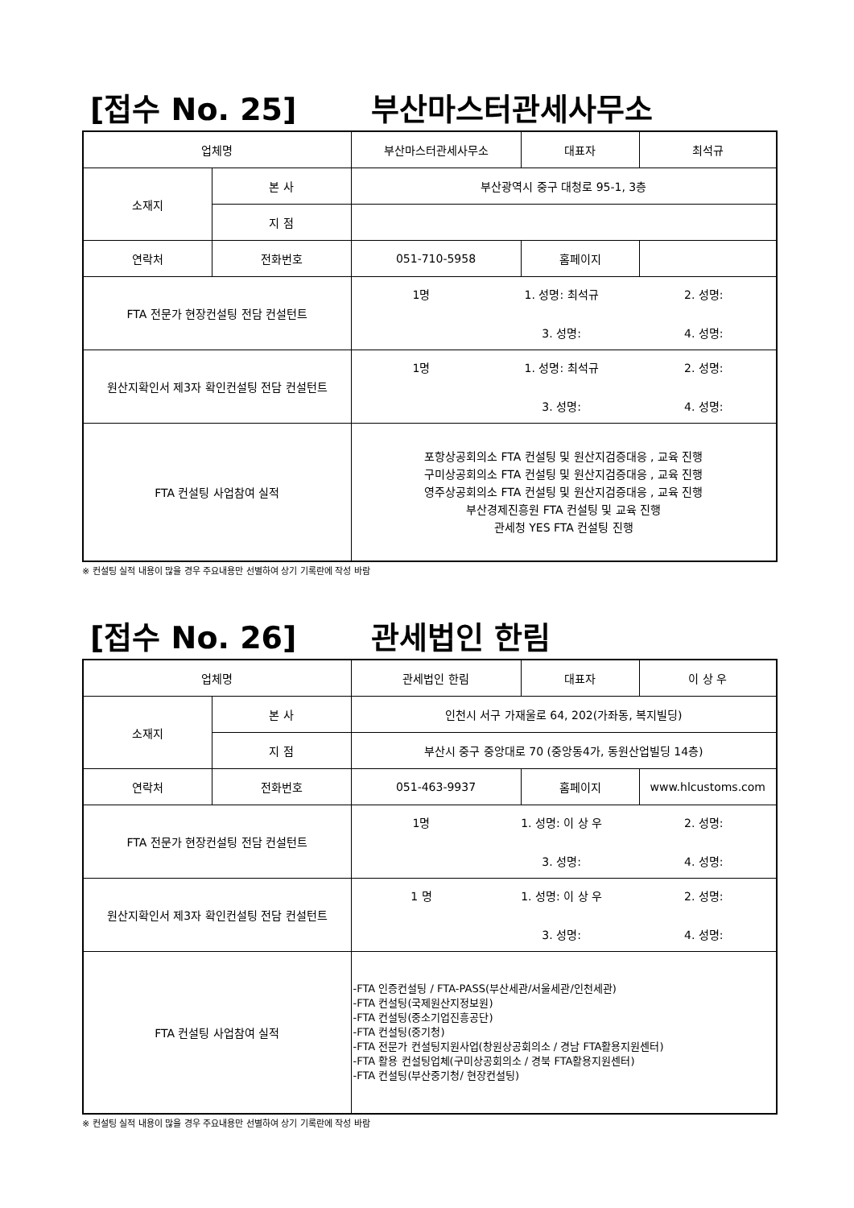[접수 No. 25] 부산마스터관세사무소
| 업체명 | | 부산마스터관세사무소 | 대표자 | 최석규 |
| 소재지 | 본 사 | 부산광역시 중구 대청로 95-1, 3층 | | |
| | 지 점 | | | |
| 연락처 | 전화번호 | 051-710-5958 | 홈페이지 | |
| FTA 전문가 현장컨설팅 전담 컨설턴트 | | 1명 1. 성명: 최석규 2. 성명: 3. 성명: 4. 성명: | | |
| 원산지확인서 제3자 확인컨설팅 전담 컨설턴트 | | 1명 1. 성명: 최석규 2. 성명: 3. 성명: 4. 성명: | | |
| FTA 컨설팅 사업참여 실적 | | 포항상공회의소 FTA 컨설팅 및 원산지검증대응 , 교육 진행 구미상공회의소 FTA 컨설팅 및 원산지검증대응 , 교육 진행 영주상공회의소 FTA 컨설팅 및 원산지검증대응 , 교육 진행 부산경제진흥원 FTA 컨설팅 및 교육 진행 관세청 YES FTA 컨설팅 진행 | | |
※ 컨설팅 실적 내용이 많을 경우 주요내용만 선별하여 상기 기록란에 작성 바람
[접수 No. 26] 관세법인 한림
| 업체명 | | 관세법인 한림 | 대표자 | 이 상 우 |
| 소재지 | 본 사 | 인천시 서구 가재울로 64, 202(가좌동, 복지빌딩) | | |
| | 지 점 | 부산시 중구 중앙대로 70 (중앙동4가, 동원산업빌딩 14층) | | |
| 연락처 | 전화번호 | 051-463-9937 | 홈페이지 | www.hlcustoms.com |
| FTA 전문가 현장컨설팅 전담 컨설턴트 | | 1명 1. 성명: 이 상 우 2. 성명: 3. 성명: 4. 성명: | | |
| 원산지확인서 제3자 확인컨설팅 전담 컨설턴트 | | 1 명 1. 성명: 이 상 우 2. 성명: 3. 성명: 4. 성명: | | |
| FTA 컨설팅 사업참여 실적 | | -FTA 인증컨설팅 / FTA-PASS(부산세관/서울세관/인천세관) -FTA 컨설팅(국제원산지정보원) -FTA 컨설팅(중소기업진흥공단) -FTA 컨설팅(중기청) -FTA 전문가 컨설팅지원사업(창원상공회의소 / 경남 FTA활용지원센터) -FTA 활용 컨설팅업체(구미상공회의소 / 경북 FTA활용지원센터) -FTA 컨설팅(부산중기청/ 현장컨설팅) | | |
※ 컨설팅 실적 내용이 많을 경우 주요내용만 선별하여 상기 기록란에 작성 바람